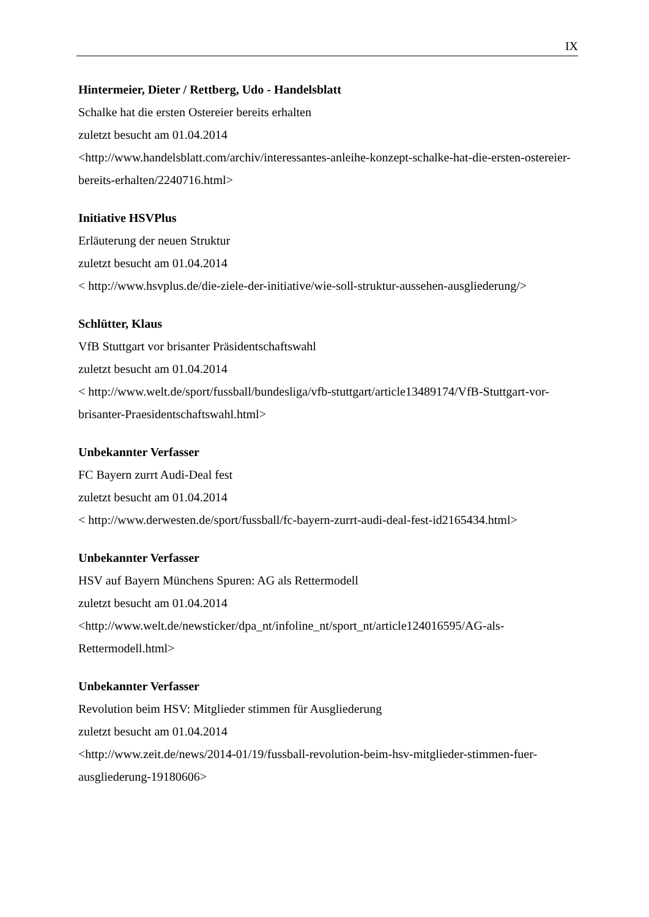IX
Hintermeier, Dieter / Rettberg, Udo - Handelsblatt
Schalke hat die ersten Ostereier bereits erhalten
zuletzt besucht am 01.04.2014
<http://www.handelsblatt.com/archiv/interessantes-anleihe-konzept-schalke-hat-die-ersten-ostereier-bereits-erhalten/2240716.html>
Initiative HSVPlus
Erläuterung der neuen Struktur
zuletzt besucht am 01.04.2014
< http://www.hsvplus.de/die-ziele-der-initiative/wie-soll-struktur-aussehen-ausgliederung/>
Schlütter, Klaus
VfB Stuttgart vor brisanter Präsidentschaftswahl
zuletzt besucht am 01.04.2014
< http://www.welt.de/sport/fussball/bundesliga/vfb-stuttgart/article13489174/VfB-Stuttgart-vor-brisanter-Praesidentschaftswahl.html>
Unbekannter Verfasser
FC Bayern zurrt Audi-Deal fest
zuletzt besucht am 01.04.2014
< http://www.derwesten.de/sport/fussball/fc-bayern-zurrt-audi-deal-fest-id2165434.html>
Unbekannter Verfasser
HSV auf Bayern Münchens Spuren: AG als Rettermodell
zuletzt besucht am 01.04.2014
<http://www.welt.de/newsticker/dpa_nt/infoline_nt/sport_nt/article124016595/AG-als-Rettermodell.html>
Unbekannter Verfasser
Revolution beim HSV: Mitglieder stimmen für Ausgliederung
zuletzt besucht am 01.04.2014
<http://www.zeit.de/news/2014-01/19/fussball-revolution-beim-hsv-mitglieder-stimmen-fuer-ausgliederung-19180606>